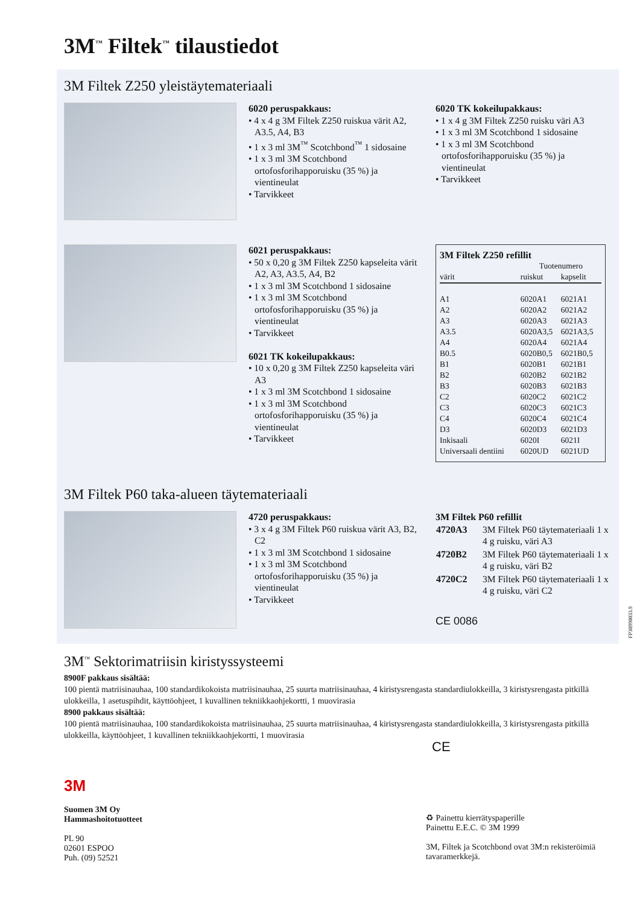3M<sup>™</sup> Filtek<sup>™</sup> tilaustiedot
3M Filtek Z250 yleistäytemateriaali
6020 peruspakkaus:
• 4 x 4 g 3M Filtek Z250 ruiskua värit A2, A3.5, A4, B3
• 1 x 3 ml 3M<sup>™</sup> Scotchbond<sup>™</sup> 1 sidosaine
• 1 x 3 ml 3M Scotchbond ortofosforihapporuisku (35 %) ja vientineulat
• Tarvikkeet
6020 TK kokeilupakkaus:
• 1 x 4 g 3M Filtek Z250 ruisku väri A3
• 1 x 3 ml 3M Scotchbond 1 sidosaine
• 1 x 3 ml 3M Scotchbond ortofosforihapporuisku (35 %) ja vientineulat
• Tarvikkeet
6021 peruspakkaus:
• 50 x 0,20 g 3M Filtek Z250 kapseleita värit A2, A3, A3.5, A4, B2
• 1 x 3 ml 3M Scotchbond 1 sidosaine
• 1 x 3 ml 3M Scotchbond ortofosforihapporuisku (35 %) ja vientineulat
• Tarvikkeet
6021 TK kokeilupakkaus:
• 10 x 0,20 g 3M Filtek Z250 kapseleita väri A3
• 1 x 3 ml 3M Scotchbond 1 sidosaine
• 1 x 3 ml 3M Scotchbond ortofosforihapporuisku (35 %) ja vientineulat
• Tarvikkeet
3M Filtek Z250 refillit
| | Tuotenumero | |
| --- | --- | --- |
| värit | ruiskut | kapselit |
| A1 | 6020A1 | 6021A1 |
| A2 | 6020A2 | 6021A2 |
| A3 | 6020A3 | 6021A3 |
| A3.5 | 6020A3,5 | 6021A3,5 |
| A4 | 6020A4 | 6021A4 |
| B0.5 | 6020B0,5 | 6021B0,5 |
| B1 | 6020B1 | 6021B1 |
| B2 | 6020B2 | 6021B2 |
| B3 | 6020B3 | 6021B3 |
| C2 | 6020C2 | 6021C2 |
| C3 | 6020C3 | 6021C3 |
| C4 | 6020C4 | 6021C4 |
| D3 | 6020D3 | 6021D3 |
| Inkisaali | 6020I | 6021I |
| Universaali dentiini | 6020UD | 6021UD |
3M Filtek P60 taka-alueen täytemateriaali
4720 peruspakkaus:
• 3 x 4 g 3M Filtek P60 ruiskua värit A3, B2, C2
• 1 x 3 ml 3M Scotchbond 1 sidosaine
• 1 x 3 ml 3M Scotchbond ortofosforihapporuisku (35 %) ja vientineulat
• Tarvikkeet
3M Filtek P60 refillit
| 4720A3 | 3M Filtek P60 täytemateriaali 1 x 4 g ruisku, väri A3 |
| 4720B2 | 3M Filtek P60 täytemateriaali 1 x 4 g ruisku, väri B2 |
| 4720C2 | 3M Filtek P60 täytemateriaali 1 x 4 g ruisku, väri C2 |
CE 0086
3M<sup>™</sup> Sektorimatriisin kiristyssysteemi
8900F pakkaus sisältää:
100 pientä matriisinauhaa, 100 standardikokoista matriisinauhaa, 25 suurta matriisinauhaa, 4 kiristysrengasta standardiulokkeilla, 3 kiristysrengasta pitkillä ulokkeilla, 1 asetuspihdit, käyttöohjeet, 1 kuvallinen tekniikkaohjekortti, 1 muovirasia
8900 pakkaus sisältää:
100 pientä matriisinauhaa, 100 standardikokoista matriisinauhaa, 25 suurta matriisinauhaa, 4 kiristysrengasta standardiulokkeilla, 3 kiristysrengasta pitkillä ulokkeilla, käyttöohjeet, 1 kuvallinen tekniikkaohjekortti, 1 muovirasia
CE
3M
Suomen 3M Oy
Hammashoitotuotteet
PL 90
02601 ESPOO
Puh. (09) 52521
♻ Painettu kierrätyspaperille
Painettu E.E.C. © 3M 1999
3M, Filtek ja Scotchbond ovat 3M:n rekisteröimiä tavaramerkkejä.
FP30990033.9